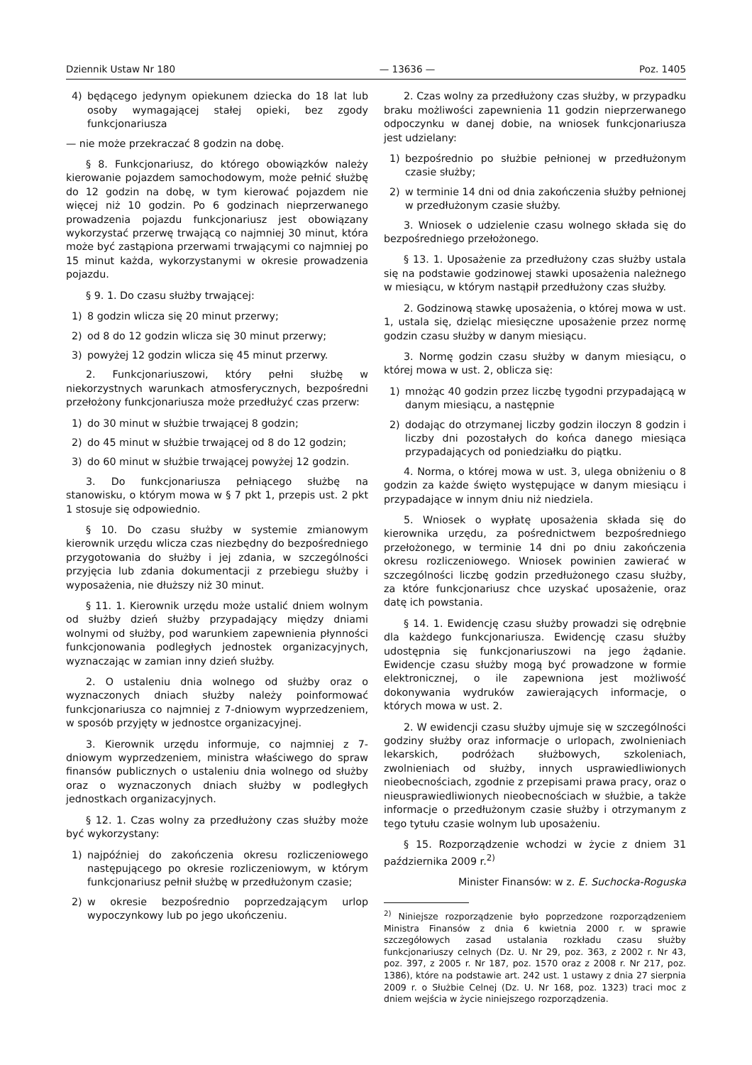Dziennik Ustaw Nr 180 — 13636 — Poz. 1405
4) będącego jedynym opiekunem dziecka do 18 lat lub osoby wymagającej stałej opieki, bez zgody funkcjonariusza
— nie może przekraczać 8 godzin na dobę.
§ 8. Funkcjonariusz, do którego obowiązków należy kierowanie pojazdem samochodowym, może pełnić służbę do 12 godzin na dobę, w tym kierować pojazdem nie więcej niż 10 godzin. Po 6 godzinach nieprzerwanego prowadzenia pojazdu funkcjonariusz jest obowiązany wykorzystać przerwę trwającą co najmniej 30 minut, która może być zastąpiona przerwami trwającymi co najmniej po 15 minut każda, wykorzystanymi w okresie prowadzenia pojazdu.
§ 9. 1. Do czasu służby trwającej:
1) 8 godzin wlicza się 20 minut przerwy;
2) od 8 do 12 godzin wlicza się 30 minut przerwy;
3) powyżej 12 godzin wlicza się 45 minut przerwy.
2. Funkcjonariuszowi, który pełni służbę w niekorzystnych warunkach atmosferycznych, bezpośredni przełożony funkcjonariusza może przedłużyć czas przerw:
1) do 30 minut w służbie trwającej 8 godzin;
2) do 45 minut w służbie trwającej od 8 do 12 godzin;
3) do 60 minut w służbie trwającej powyżej 12 godzin.
3. Do funkcjonariusza pełniącego służbę na stanowisku, o którym mowa w § 7 pkt 1, przepis ust. 2 pkt 1 stosuje się odpowiednio.
§ 10. Do czasu służby w systemie zmianowym kierownik urzędu wlicza czas niezbędny do bezpośredniego przygotowania do służby i jej zdania, w szczególności przyjęcia lub zdania dokumentacji z przebiegu służby i wyposażenia, nie dłuższy niż 30 minut.
§ 11. 1. Kierownik urzędu może ustalić dniem wolnym od służby dzień służby przypadający między dniami wolnymi od służby, pod warunkiem zapewnienia płynności funkcjonowania podległych jednostek organizacyjnych, wyznaczając w zamian inny dzień służby.
2. O ustaleniu dnia wolnego od służby oraz o wyznaczonych dniach służby należy poinformować funkcjonariusza co najmniej z 7-dniowym wyprzedzeniem, w sposób przyjęty w jednostce organizacyjnej.
3. Kierownik urzędu informuje, co najmniej z 7-dniowym wyprzedzeniem, ministra właściwego do spraw finansów publicznych o ustaleniu dnia wolnego od służby oraz o wyznaczonych dniach służby w podległych jednostkach organizacyjnych.
§ 12. 1. Czas wolny za przedłużony czas służby może być wykorzystany:
1) najpóźniej do zakończenia okresu rozliczeniowego następującego po okresie rozliczeniowym, w którym funkcjonariusz pełnił służbę w przedłużonym czasie;
2) w okresie bezpośrednio poprzedzającym urlop wypoczynkowy lub po jego ukończeniu.
2. Czas wolny za przedłużony czas służby, w przypadku braku możliwości zapewnienia 11 godzin nieprzerwanego odpoczynku w danej dobie, na wniosek funkcjonariusza jest udzielany:
1) bezpośrednio po służbie pełnionej w przedłużonym czasie służby;
2) w terminie 14 dni od dnia zakończenia służby pełnionej w przedłużonym czasie służby.
3. Wniosek o udzielenie czasu wolnego składa się do bezpośredniego przełożonego.
§ 13. 1. Uposażenie za przedłużony czas służby ustala się na podstawie godzinowej stawki uposażenia należnego w miesiącu, w którym nastąpił przedłużony czas służby.
2. Godzinową stawkę uposażenia, o której mowa w ust. 1, ustala się, dzieląc miesięczne uposażenie przez normę godzin czasu służby w danym miesiącu.
3. Normę godzin czasu służby w danym miesiącu, o której mowa w ust. 2, oblicza się:
1) mnożąc 40 godzin przez liczbę tygodni przypadającą w danym miesiącu, a następnie
2) dodając do otrzymanej liczby godzin iloczyn 8 godzin i liczby dni pozostałych do końca danego miesiąca przypadających od poniedziałku do piątku.
4. Norma, o której mowa w ust. 3, ulega obniżeniu o 8 godzin za każde święto występujące w danym miesiącu i przypadające w innym dniu niż niedziela.
5. Wniosek o wypłatę uposażenia składa się do kierownika urzędu, za pośrednictwem bezpośredniego przełożonego, w terminie 14 dni po dniu zakończenia okresu rozliczeniowego. Wniosek powinien zawierać w szczególności liczbę godzin przedłużonego czasu służby, za które funkcjonariusz chce uzyskać uposażenie, oraz datę ich powstania.
§ 14. 1. Ewidencję czasu służby prowadzi się odrębnie dla każdego funkcjonariusza. Ewidencję czasu służby udostępnia się funkcjonariuszowi na jego żądanie. Ewidencje czasu służby mogą być prowadzone w formie elektronicznej, o ile zapewniona jest możliwość dokonywania wydruków zawierających informacje, o których mowa w ust. 2.
2. W ewidencji czasu służby ujmuje się w szczególności godziny służby oraz informacje o urlopach, zwolnieniach lekarskich, podróżach służbowych, szkoleniach, zwolnieniach od służby, innych usprawiedliwionych nieobecnościach, zgodnie z przepisami prawa pracy, oraz o nieusprawiedliwionych nieobecnościach w służbie, a także informacje o przedłużonym czasie służby i otrzymanym z tego tytułu czasie wolnym lub uposażeniu.
§ 15. Rozporządzenie wchodzi w życie z dniem 31 października 2009 r.<sup>2)</sup>
Minister Finansów: w z. E. Suchocka-Roguska
<sup>2)</sup> Niniejsze rozporządzenie było poprzedzone rozporządzeniem Ministra Finansów z dnia 6 kwietnia 2000 r. w sprawie szczegółowych zasad ustalania rozkładu czasu służby funkcjonariuszy celnych (Dz. U. Nr 29, poz. 363, z 2002 r. Nr 43, poz. 397, z 2005 r. Nr 187, poz. 1570 oraz z 2008 r. Nr 217, poz. 1386), które na podstawie art. 242 ust. 1 ustawy z dnia 27 sierpnia 2009 r. o Służbie Celnej (Dz. U. Nr 168, poz. 1323) traci moc z dniem wejścia w życie niniejszego rozporządzenia.